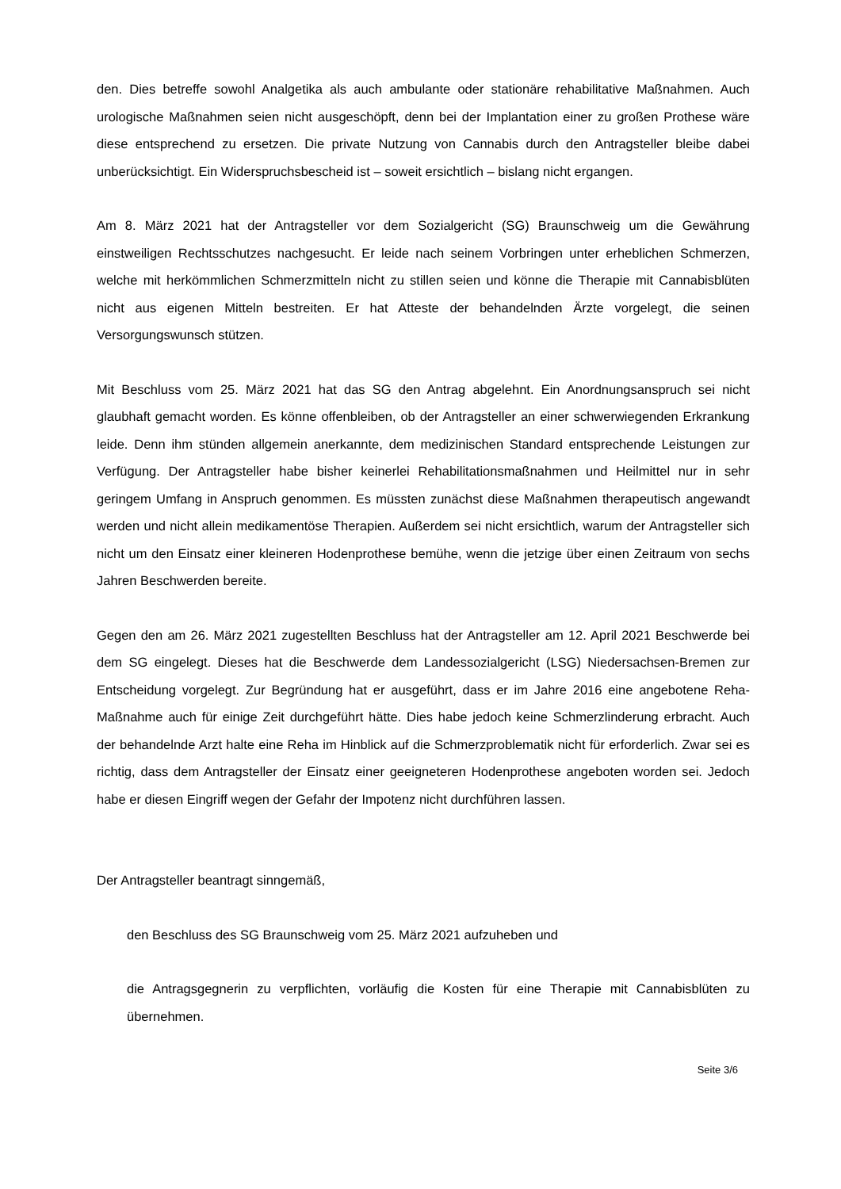den. Dies betreffe sowohl Analgetika als auch ambulante oder stationäre rehabilitative Maß­nahmen. Auch urologische Maßnahmen seien nicht ausgeschöpft, denn bei der Implantation einer zu großen Prothese wäre diese entsprechend zu ersetzen. Die private Nutzung von Can­nabis durch den Antragsteller bleibe dabei unberücksichtigt. Ein Widerspruchsbescheid ist – soweit ersichtlich – bislang nicht ergangen.
Am 8. März 2021 hat der Antragsteller vor dem Sozialgericht (SG) Braunschweig um die Ge­währung einstweiligen Rechtsschutzes nachgesucht. Er leide nach seinem Vorbringen unter erheblichen Schmerzen, welche mit herkömmlichen Schmerzmitteln nicht zu stillen seien und könne die Therapie mit Cannabisblüten nicht aus eigenen Mitteln bestreiten. Er hat Atteste der behandelnden Ärzte vorgelegt, die seinen Versorgungswunsch stützen.
Mit Beschluss vom 25. März 2021 hat das SG den Antrag abgelehnt. Ein Anordnungsanspruch sei nicht glaubhaft gemacht worden. Es könne offenbleiben, ob der Antragsteller an einer schwerwiegenden Erkrankung leide. Denn ihm stünden allgemein anerkannte, dem medizini­schen Standard entsprechende Leistungen zur Verfügung. Der Antragsteller habe bisher kei­nerlei Rehabilitationsmaßnahmen und Heilmittel nur in sehr geringem Umfang in Anspruch ge­nommen. Es müssten zunächst diese Maßnahmen therapeutisch angewandt werden und nicht allein medikamentöse Therapien. Außerdem sei nicht ersichtlich, warum der Antragsteller sich nicht um den Einsatz einer kleineren Hodenprothese bemühe, wenn die jetzige über einen Zeit­raum von sechs Jahren Beschwerden bereite.
Gegen den am 26. März 2021 zugestellten Beschluss hat der Antragsteller am 12. April 2021 Beschwerde bei dem SG eingelegt. Dieses hat die Beschwerde dem Landessozialgericht (LSG) Niedersachsen-Bremen zur Entscheidung vorgelegt. Zur Begründung hat er ausgeführt, dass er im Jahre 2016 eine angebotene Reha-Maßnahme auch für einige Zeit durchgeführt hätte. Dies habe jedoch keine Schmerzlinderung erbracht. Auch der behandelnde Arzt halte eine Reha im Hinblick auf die Schmerzproblematik nicht für erforderlich. Zwar sei es richtig, dass dem Antragsteller der Einsatz einer geeigneteren Hodenprothese angeboten worden sei. Je­doch habe er diesen Eingriff wegen der Gefahr der Impotenz nicht durchführen lassen.
Der Antragsteller beantragt sinngemäß,
den Beschluss des SG Braunschweig vom 25. März 2021 aufzuheben und
die Antragsgegnerin zu verpflichten, vorläufig die Kosten für eine Therapie mit Cannabis­blüten zu übernehmen.
Seite 3/6